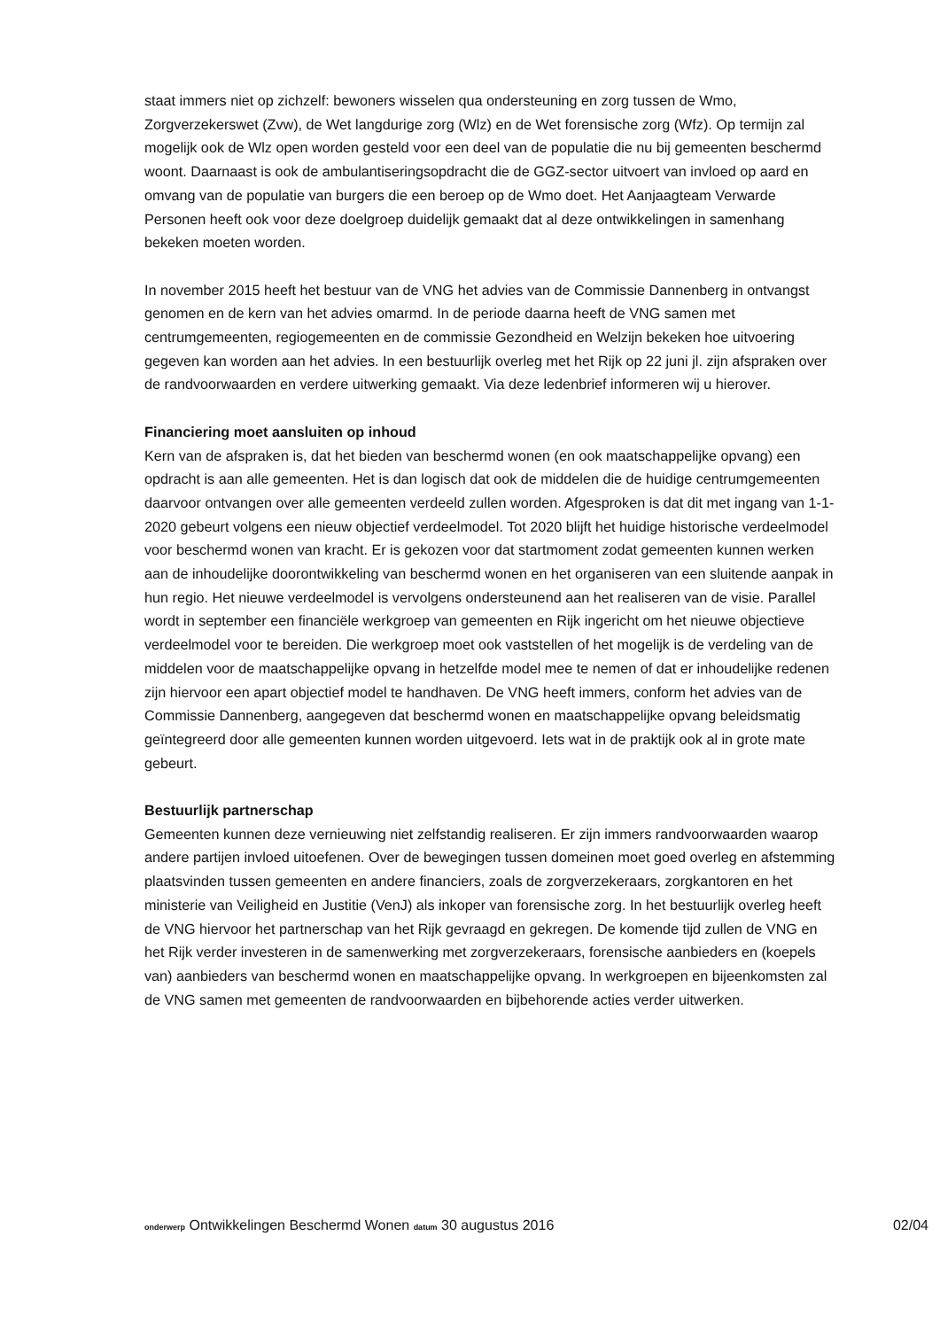staat immers niet op zichzelf: bewoners wisselen qua ondersteuning en zorg tussen de Wmo, Zorgverzekerswet (Zvw), de Wet langdurige zorg (Wlz) en de Wet forensische zorg (Wfz). Op termijn zal mogelijk ook de Wlz open worden gesteld voor een deel van de populatie die nu bij gemeenten beschermd woont. Daarnaast is ook de ambulantiseringsopdracht die de GGZ-sector uitvoert van invloed op aard en omvang van de populatie van burgers die een beroep op de Wmo doet. Het Aanjaagteam Verwarde Personen heeft ook voor deze doelgroep duidelijk gemaakt dat al deze ontwikkelingen in samenhang bekeken moeten worden.
In november 2015 heeft het bestuur van de VNG het advies van de Commissie Dannenberg in ontvangst genomen en de kern van het advies omarmd. In de periode daarna heeft de VNG samen met centrumgemeenten, regiogemeenten en de commissie Gezondheid en Welzijn bekeken hoe uitvoering gegeven kan worden aan het advies. In een bestuurlijk overleg met het Rijk op 22 juni jl. zijn afspraken over de randvoorwaarden en verdere uitwerking gemaakt. Via deze ledenbrief informeren wij u hierover.
Financiering moet aansluiten op inhoud
Kern van de afspraken is, dat het bieden van beschermd wonen (en ook maatschappelijke opvang) een opdracht is aan alle gemeenten. Het is dan logisch dat ook de middelen die de huidige centrumgemeenten daarvoor ontvangen over alle gemeenten verdeeld zullen worden. Afgesproken is dat dit met ingang van 1-1-2020 gebeurt volgens een nieuw objectief verdeelmodel. Tot 2020 blijft het huidige historische verdeelmodel voor beschermd wonen van kracht. Er is gekozen voor dat startmoment zodat gemeenten kunnen werken aan de inhoudelijke doorontwikkeling van beschermd wonen en het organiseren van een sluitende aanpak in hun regio. Het nieuwe verdeelmodel is vervolgens ondersteunend aan het realiseren van de visie. Parallel wordt in september een financiële werkgroep van gemeenten en Rijk ingericht om het nieuwe objectieve verdeelmodel voor te bereiden. Die werkgroep moet ook vaststellen of het mogelijk is de verdeling van de middelen voor de maatschappelijke opvang in hetzelfde model mee te nemen of dat er inhoudelijke redenen zijn hiervoor een apart objectief model te handhaven. De VNG heeft immers, conform het advies van de Commissie Dannenberg, aangegeven dat beschermd wonen en maatschappelijke opvang beleidsmatig geïntegreerd door alle gemeenten kunnen worden uitgevoerd. Iets wat in de praktijk ook al in grote mate gebeurt.
Bestuurlijk partnerschap
Gemeenten kunnen deze vernieuwing niet zelfstandig realiseren. Er zijn immers randvoorwaarden waarop andere partijen invloed uitoefenen. Over de bewegingen tussen domeinen moet goed overleg en afstemming plaatsvinden tussen gemeenten en andere financiers, zoals de zorgverzekeraars, zorgkantoren en het ministerie van Veiligheid en Justitie (VenJ) als inkoper van forensische zorg. In het bestuurlijk overleg heeft de VNG hiervoor het partnerschap van het Rijk gevraagd en gekregen. De komende tijd zullen de VNG en het Rijk verder investeren in de samenwerking met zorgverzekeraars, forensische aanbieders en (koepels van) aanbieders van beschermd wonen en maatschappelijke opvang. In werkgroepen en bijeenkomsten zal de VNG samen met gemeenten de randvoorwaarden en bijbehorende acties verder uitwerken.
onderwerp Ontwikkelingen Beschermd Wonen datum 30 augustus 2016 02/04